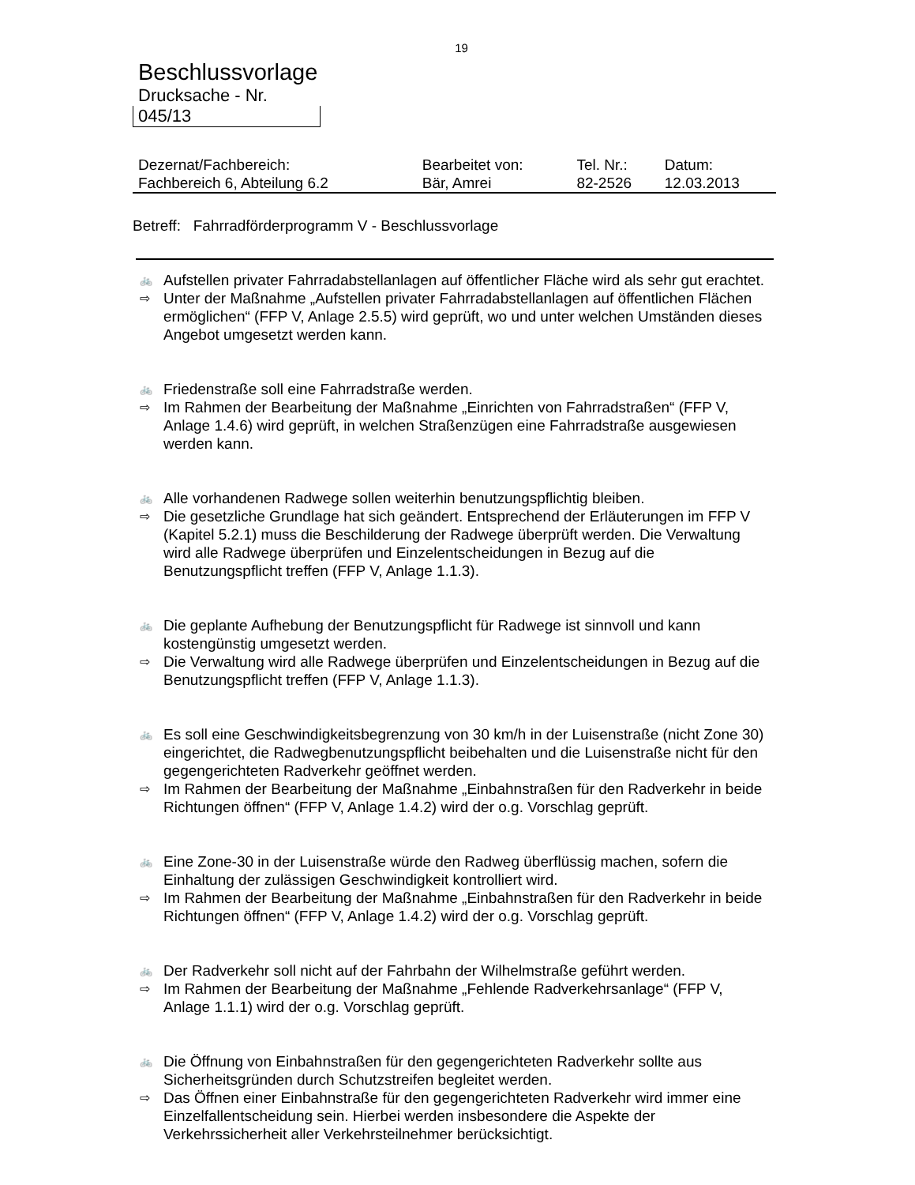19
Beschlussvorlage
Drucksache - Nr.
045/13
| Dezernat/Fachbereich: | Bearbeitet von: | Tel. Nr.: | Datum: |
| Fachbereich 6, Abteilung 6.2 | Bär, Amrei | 82-2526 | 12.03.2013 |
Betreff: Fahrradförderprogramm V - Beschlussvorlage
🚲 Aufstellen privater Fahrradabstellanlagen auf öffentlicher Fläche wird als sehr gut erachtet.
⇨ Unter der Maßnahme „Aufstellen privater Fahrradabstellanlagen auf öffentlichen Flächen ermöglichen“ (FFP V, Anlage 2.5.5) wird geprüft, wo und unter welchen Umständen dieses Angebot umgesetzt werden kann.
🚲 Friedenstraße soll eine Fahrradstraße werden.
⇨ Im Rahmen der Bearbeitung der Maßnahme „Einrichten von Fahrradstraßen“ (FFP V, Anlage 1.4.6) wird geprüft, in welchen Straßenzügen eine Fahrradstraße ausgewiesen werden kann.
🚲 Alle vorhandenen Radwege sollen weiterhin benutzungspflichtig bleiben.
⇨ Die gesetzliche Grundlage hat sich geändert. Entsprechend der Erläuterungen im FFP V (Kapitel 5.2.1) muss die Beschilderung der Radwege überprüft werden. Die Verwaltung wird alle Radwege überprüfen und Einzelentscheidungen in Bezug auf die Benutzungspflicht treffen (FFP V, Anlage 1.1.3).
🚲 Die geplante Aufhebung der Benutzungspflicht für Radwege ist sinnvoll und kann kostengünstig umgesetzt werden.
⇨ Die Verwaltung wird alle Radwege überprüfen und Einzelentscheidungen in Bezug auf die Benutzungspflicht treffen (FFP V, Anlage 1.1.3).
🚲 Es soll eine Geschwindigkeitsbegrenzung von 30 km/h in der Luisenstraße (nicht Zone 30) eingerichtet, die Radwegbenutzungspflicht beibehalten und die Luisenstraße nicht für den gegengerichteten Radverkehr geöffnet werden.
⇨ Im Rahmen der Bearbeitung der Maßnahme „Einbahnstraßen für den Radverkehr in beide Richtungen öffnen“ (FFP V, Anlage 1.4.2) wird der o.g. Vorschlag geprüft.
🚲 Eine Zone-30 in der Luisenstraße würde den Radweg überflüssig machen, sofern die Einhaltung der zulässigen Geschwindigkeit kontrolliert wird.
⇨ Im Rahmen der Bearbeitung der Maßnahme „Einbahnstraßen für den Radverkehr in beide Richtungen öffnen“ (FFP V, Anlage 1.4.2) wird der o.g. Vorschlag geprüft.
🚲 Der Radverkehr soll nicht auf der Fahrbahn der Wilhelmstraße geführt werden.
⇨ Im Rahmen der Bearbeitung der Maßnahme „Fehlende Radverkehrsanlage“ (FFP V, Anlage 1.1.1) wird der o.g. Vorschlag geprüft.
🚲 Die Öffnung von Einbahnstraßen für den gegengerichteten Radverkehr sollte aus Sicherheitsgründen durch Schutzstreifen begleitet werden.
⇨ Das Öffnen einer Einbahnstraße für den gegengerichteten Radverkehr wird immer eine Einzelfallentscheidung sein. Hierbei werden insbesondere die Aspekte der Verkehrssicherheit aller Verkehrsteilnehmer berücksichtigt.